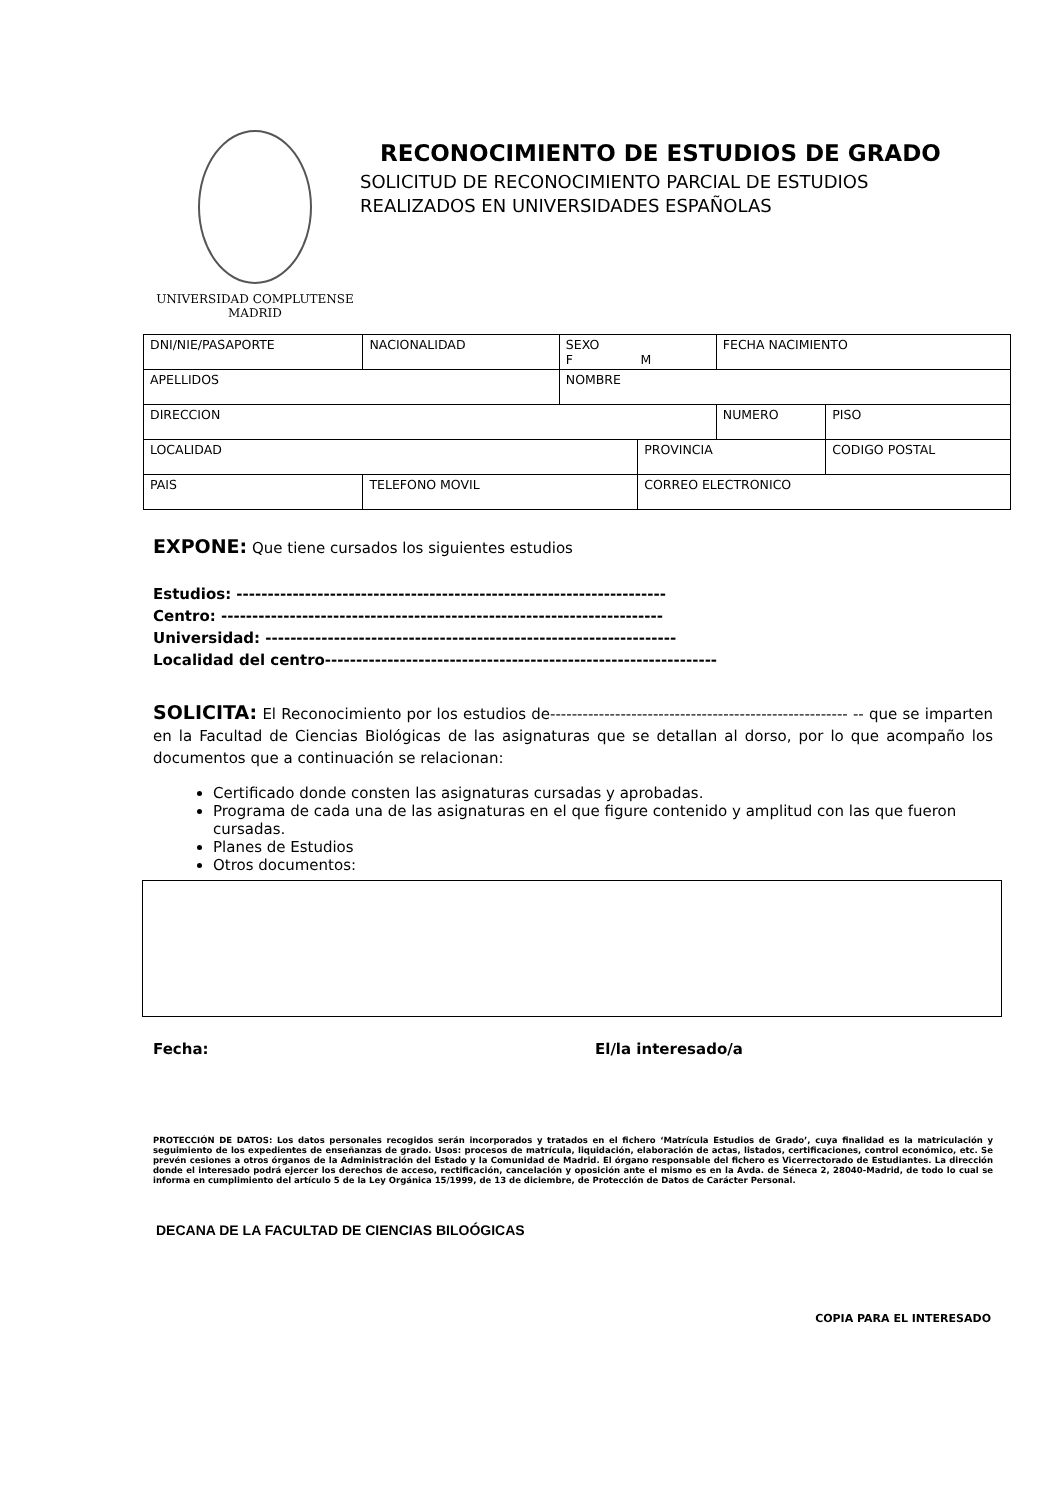UNIVERSIDAD COMPLUTENSE
MADRID
RECONOCIMIENTO DE ESTUDIOS DE GRADO
SOLICITUD DE RECONOCIMIENTO PARCIAL DE ESTUDIOS
REALIZADOS EN UNIVERSIDADES ESPAÑOLAS
| DNI/NIE/PASAPORTE | NACIONALIDAD | SEXO F M | | FECHA NACIMIENTO | |
| APELLIDOS | | NOMBRE | | | |
| DIRECCION | | | | NUMERO | PISO |
| LOCALIDAD | | | PROVINCIA | | CODIGO POSTAL |
| PAIS | TELEFONO MOVIL | | CORREO ELECTRONICO | | |
EXPONE: Que tiene cursados los siguientes estudios
Estudios: ---------------------------------------------------------------------
Centro: -----------------------------------------------------------------------
Universidad: ------------------------------------------------------------------
Localidad del centro---------------------------------------------------------------
SOLICITA: El Reconocimiento por los estudios de------------------------------------------------------- -- que se imparten en la Facultad de Ciencias Biológicas de las asignaturas que se detallan al dorso, por lo que acompaño los documentos que a continuación se relacionan:
Certificado donde consten las asignaturas cursadas y aprobadas.
Programa de cada una de las asignaturas en el que figure contenido y amplitud con las que fueron cursadas.
Planes de Estudios
Otros documentos:
Fecha: El/la interesado/a
PROTECCIÓN DE DATOS: Los datos personales recogidos serán incorporados y tratados en el fichero ‘Matrícula Estudios de Grado’, cuya finalidad es la matriculación y seguimiento de los expedientes de enseñanzas de grado. Usos: procesos de matrícula, liquidación, elaboración de actas, listados, certificaciones, control económico, etc. Se prevén cesiones a otros órganos de la Administración del Estado y la Comunidad de Madrid. El órgano responsable del fichero es Vicerrectorado de Estudiantes. La dirección donde el interesado podrá ejercer los derechos de acceso, rectificación, cancelación y oposición ante el mismo es en la Avda. de Séneca 2, 28040-Madrid, de todo lo cual se informa en cumplimiento del artículo 5 de la Ley Orgánica 15/1999, de 13 de diciembre, de Protección de Datos de Carácter Personal.
DECANA DE LA FACULTAD DE CIENCIAS BILOÓGICAS
COPIA PARA EL INTERESADO